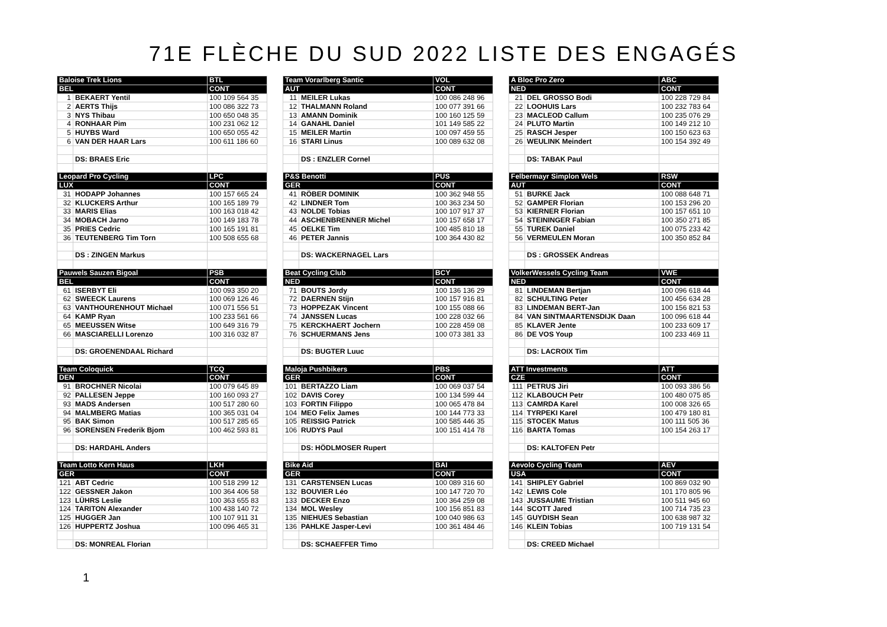71E FLÈCHE DU SUD 2022 LISTE DES ENGAGÉS
| Baloise Trek Lions | | BTL | | Team Vorarlberg Santic | | VOL | | A Bloc Pro Zero | | ABC |
| BEL | | CONT | | AUT | | CONT | | NED | | CONT |
| 1 | BEKAERT Yentil | 100 109 564 35 | | 11 | MEILER Lukas | 100 086 248 96 | | 21 | DEL GROSSO Bodi | 100 228 729 84 |
| 2 | AERTS Thijs | 100 086 322 73 | | 12 | THALMANN Roland | 100 077 391 66 | | 22 | LOOHUIS Lars | 100 232 783 64 |
| 3 | NYS Thibau | 100 650 048 35 | | 13 | AMANN Dominik | 100 160 125 59 | | 23 | MACLEOD Callum | 100 235 076 29 |
| 4 | RONHAAR Pim | 100 231 062 12 | | 14 | GANAHL Daniel | 101 149 585 22 | | 24 | PLUTO Martin | 100 149 212 10 |
| 5 | HUYBS Ward | 100 650 055 42 | | 15 | MEILER Martin | 100 097 459 55 | | 25 | RASCH Jesper | 100 150 623 63 |
| 6 | VAN DER HAAR Lars | 100 611 186 60 | | 16 | STARI Linus | 100 089 632 08 | | 26 | WEULINK Meindert | 100 154 392 49 |
| | DS: BRAES Eric | | | | DS : ENZLER Cornel | | | | DS: TABAK Paul | |
| Leopard Pro Cycling | | LPC | | P&S Benotti | | PUS | | Felbermayr Simplon Wels | | RSW |
| LUX | | CONT | | GER | | CONT | | AUT | | CONT |
| 31 | HODAPP Johannes | 100 157 665 24 | | 41 | RÖBER DOMINIK | 100 362 948 55 | | 51 | BURKE Jack | 100 088 648 71 |
| 32 | KLUCKERS Arthur | 100 165 189 79 | | 42 | LINDNER Tom | 100 363 234 50 | | 52 | GAMPER Florian | 100 153 296 20 |
| 33 | MARIS Elias | 100 163 018 42 | | 43 | NOLDE Tobias | 100 107 917 37 | | 53 | KIERNER Florian | 100 157 651 10 |
| 34 | MOBACH Jarno | 100 149 183 78 | | 44 | ASCHENBRENNER Michel | 100 157 658 17 | | 54 | STEININGER Fabian | 100 350 271 85 |
| 35 | PRIES Cedric | 100 165 191 81 | | 45 | OELKE Tim | 100 485 810 18 | | 55 | TUREK Daniel | 100 075 233 42 |
| 36 | TEUTENBERG Tim Torn | 100 508 655 68 | | 46 | PETER Jannis | 100 364 430 82 | | 56 | VERMEULEN Moran | 100 350 852 84 |
| | DS : ZINGEN Markus | | | | DS: WACKERNAGEL Lars | | | | DS : GROSSEK Andreas | |
| Pauwels Sauzen Bigoal | | PSB | | Beat Cycling Club | | BCY | | VolkerWessels Cycling Team | | VWE |
| BEL | | CONT | | NED | | CONT | | NED | | CONT |
| 61 | ISERBYT Eli | 100 093 350 20 | | 71 | BOUTS Jordy | 100 136 136 29 | | 81 | LINDEMAN Bertjan | 100 096 618 44 |
| 62 | SWEECK Laurens | 100 069 126 46 | | 72 | DAERNEN Stijn | 100 157 916 81 | | 82 | SCHULTING Peter | 100 456 634 28 |
| 63 | VANTHOURENHOUT Michael | 100 071 556 51 | | 73 | HOPPEZAK Vincent | 100 155 088 66 | | 83 | LINDEMAN BERT-Jan | 100 156 821 53 |
| 64 | KAMP Ryan | 100 233 561 66 | | 74 | JANSSEN Lucas | 100 228 032 66 | | 84 | VAN SINTMAARTENSDIJK Daan | 100 096 618 44 |
| 65 | MEEUSSEN Witse | 100 649 316 79 | | 75 | KERCKHAERT Jochern | 100 228 459 08 | | 85 | KLAVER Jente | 100 233 609 17 |
| 66 | MASCIARELLI Lorenzo | 100 316 032 87 | | 76 | SCHUERMANS Jens | 100 073 381 33 | | 86 | DE VOS Youp | 100 233 469 11 |
| | DS: GROENENDAAL Richard | | | | DS: BUGTER Luuc | | | | DS: LACROIX Tim | |
| Team Coloquick | | TCQ | | Maloja Pushbikers | | PBS | | ATT Investments | | ATT |
| DEN | | CONT | | GER | | CONT | | CZE | | CONT |
| 91 | BROCHNER Nicolai | 100 079 645 89 | | 101 | BERTAZZO Liam | 100 069 037 54 | | 111 | PETRUS Jiri | 100 093 386 56 |
| 92 | PALLESEN Jeppe | 100 160 093 27 | | 102 | DAVIS Corey | 100 134 599 44 | | 112 | KLABOUCH Petr | 100 480 075 85 |
| 93 | MADS Andersen | 100 517 280 60 | | 103 | FORTIN Filippo | 100 065 478 84 | | 113 | CAMRDA Karel | 100 008 326 65 |
| 94 | MALMBERG Matias | 100 365 031 04 | | 104 | MEO Felix James | 100 144 773 33 | | 114 | TYRPEKI Karel | 100 479 180 81 |
| 95 | BAK Simon | 100 517 285 65 | | 105 | REISSIG Patrick | 100 585 446 35 | | 115 | STOCEK Matus | 100 111 505 36 |
| 96 | SORENSEN Frederik Bjom | 100 462 593 81 | | 106 | RUDYS Paul | 100 151 414 78 | | 116 | BARTA Tomas | 100 154 263 17 |
| | DS: HARDAHL Anders | | | | DS: HÖDLMOSER Rupert | | | | DS: KALTOFEN Petr | |
| Team Lotto Kern Haus | | LKH | | Bike Aid | | BAI | | Aevolo Cycling Team | | AEV |
| GER | | CONT | | GER | | CONT | | USA | | CONT |
| 121 | ABT Cedric | 100 518 299 12 | | 131 | CARSTENSEN Lucas | 100 089 316 60 | | 141 | SHIPLEY Gabriel | 100 869 032 90 |
| 122 | GESSNER Jakon | 100 364 406 58 | | 132 | BOUVIER Léo | 100 147 720 70 | | 142 | LEWIS Cole | 101 170 805 96 |
| 123 | LÜHRS Leslie | 100 363 655 83 | | 133 | DECKER Enzo | 100 364 259 08 | | 143 | JUSSAUME Tristian | 100 511 945 60 |
| 124 | TARITON Alexander | 100 438 140 72 | | 134 | MOL Wesley | 100 156 851 83 | | 144 | SCOTT Jared | 100 714 735 23 |
| 125 | HUGGER Jan | 100 107 911 31 | | 135 | NIEHUES Sebastian | 100 040 986 63 | | 145 | GUYDISH Sean | 100 638 987 32 |
| 126 | HUPPERTZ Joshua | 100 096 465 31 | | 136 | PAHLKE Jasper-Levi | 100 361 484 46 | | 146 | KLEIN Tobias | 100 719 131 54 |
| | DS: MONREAL Florian | | | | DS: SCHAEFFER Timo | | | | DS: CREED Michael | |
1